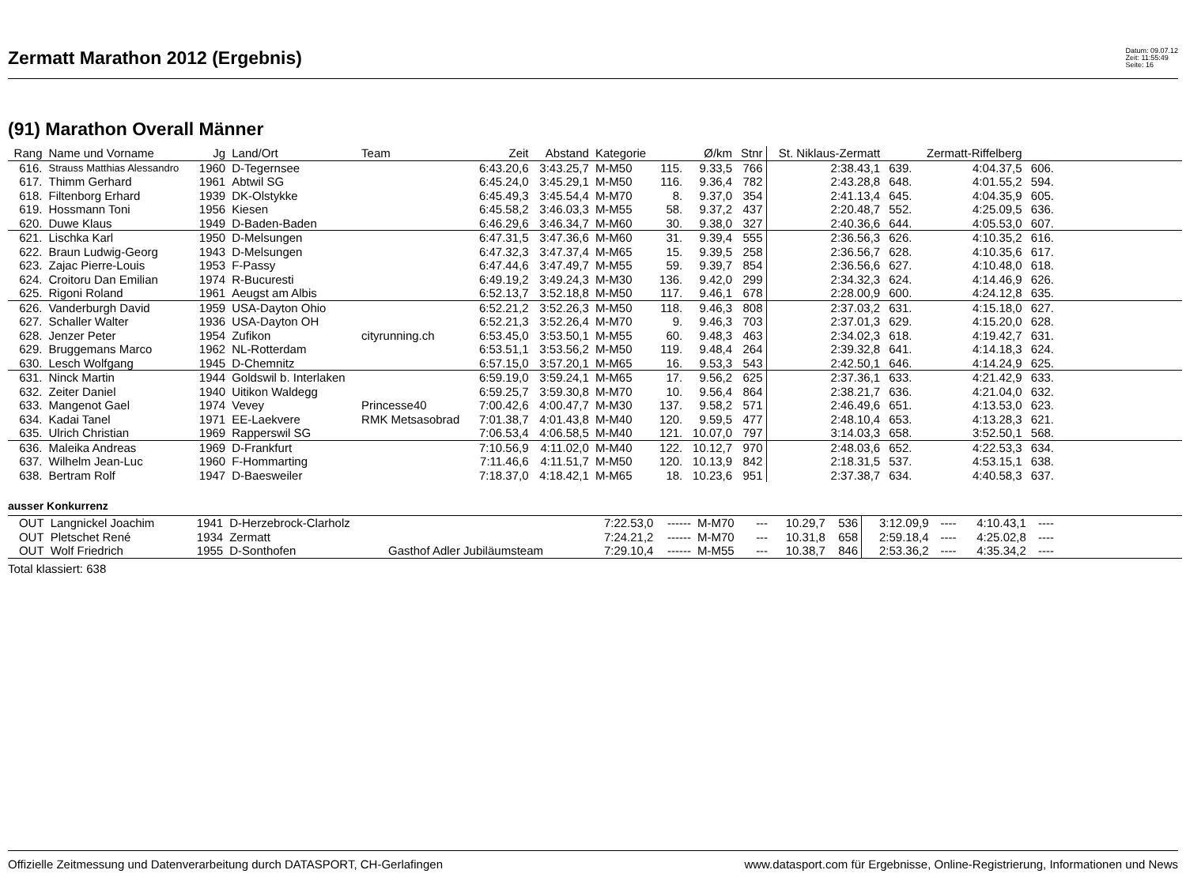Zermatt Marathon 2012 (Ergebnis)
Datum: 09.07.12
Zeit: 11:55:49
Seite: 16
(91) Marathon Overall Männer
| Rang | Name und Vorname | Jg | Land/Ort | Team | Zeit | Abstand | Kategorie | | Ø/km | Stnr | St. Niklaus-Zermatt | | Zermatt-Riffelberg | | |
| --- | --- | --- | --- | --- | --- | --- | --- | --- | --- | --- | --- | --- | --- | --- | --- |
| 616. | Strauss Matthias Alessandro | 1960 | D-Tegernsee | | 6:43.20,6 | 3:43.25,7 | M-M50 | 115. | 9.33,5 | 766 | 2:38.43,1 | 639. | 4:04.37,5 | 606. | |
| 617. | Thimm Gerhard | 1961 | Abtwil SG | | 6:45.24,0 | 3:45.29,1 | M-M50 | 116. | 9.36,4 | 782 | 2:43.28,8 | 648. | 4:01.55,2 | 594. | |
| 618. | Filtenborg Erhard | 1939 | DK-Olstykke | | 6:45.49,3 | 3:45.54,4 | M-M70 | 8. | 9.37,0 | 354 | 2:41.13,4 | 645. | 4:04.35,9 | 605. | |
| 619. | Hossmann Toni | 1956 | Kiesen | | 6:45.58,2 | 3:46.03,3 | M-M55 | 58. | 9.37,2 | 437 | 2:20.48,7 | 552. | 4:25.09,5 | 636. | |
| 620. | Duwe Klaus | 1949 | D-Baden-Baden | | 6:46.29,6 | 3:46.34,7 | M-M60 | 30. | 9.38,0 | 327 | 2:40.36,6 | 644. | 4:05.53,0 | 607. | |
| 621. | Lischka Karl | 1950 | D-Melsungen | | 6:47.31,5 | 3:47.36,6 | M-M60 | 31. | 9.39,4 | 555 | 2:36.56,3 | 626. | 4:10.35,2 | 616. | |
| 622. | Braun Ludwig-Georg | 1943 | D-Melsungen | | 6:47.32,3 | 3:47.37,4 | M-M65 | 15. | 9.39,5 | 258 | 2:36.56,7 | 628. | 4:10.35,6 | 617. | |
| 623. | Zajac Pierre-Louis | 1953 | F-Passy | | 6:47.44,6 | 3:47.49,7 | M-M55 | 59. | 9.39,7 | 854 | 2:36.56,6 | 627. | 4:10.48,0 | 618. | |
| 624. | Croitoru Dan Emilian | 1974 | R-Bucuresti | | 6:49.19,2 | 3:49.24,3 | M-M30 | 136. | 9.42,0 | 299 | 2:34.32,3 | 624. | 4:14.46,9 | 626. | |
| 625. | Rigoni Roland | 1961 | Aeugst am Albis | | 6:52.13,7 | 3:52.18,8 | M-M50 | 117. | 9.46,1 | 678 | 2:28.00,9 | 600. | 4:24.12,8 | 635. | |
| 626. | Vanderburgh David | 1959 | USA-Dayton Ohio | | 6:52.21,2 | 3:52.26,3 | M-M50 | 118. | 9.46,3 | 808 | 2:37.03,2 | 631. | 4:15.18,0 | 627. | |
| 627. | Schaller Walter | 1936 | USA-Dayton OH | | 6:52.21,3 | 3:52.26,4 | M-M70 | 9. | 9.46,3 | 703 | 2:37.01,3 | 629. | 4:15.20,0 | 628. | |
| 628. | Jenzer Peter | 1954 | Zufikon | cityrunning.ch | 6:53.45,0 | 3:53.50,1 | M-M55 | 60. | 9.48,3 | 463 | 2:34.02,3 | 618. | 4:19.42,7 | 631. | |
| 629. | Bruggemans Marco | 1962 | NL-Rotterdam | | 6:53.51,1 | 3:53.56,2 | M-M50 | 119. | 9.48,4 | 264 | 2:39.32,8 | 641. | 4:14.18,3 | 624. | |
| 630. | Lesch Wolfgang | 1945 | D-Chemnitz | | 6:57.15,0 | 3:57.20,1 | M-M65 | 16. | 9.53,3 | 543 | 2:42.50,1 | 646. | 4:14.24,9 | 625. | |
| 631. | Ninck Martin | 1944 | Goldswil b. Interlaken | | 6:59.19,0 | 3:59.24,1 | M-M65 | 17. | 9.56,2 | 625 | 2:37.36,1 | 633. | 4:21.42,9 | 633. | |
| 632. | Zeiter Daniel | 1940 | Uitikon Waldegg | | 6:59.25,7 | 3:59.30,8 | M-M70 | 10. | 9.56,4 | 864 | 2:38.21,7 | 636. | 4:21.04,0 | 632. | |
| 633. | Mangenot Gael | 1974 | Vevey | Princesse40 | 7:00.42,6 | 4:00.47,7 | M-M30 | 137. | 9.58,2 | 571 | 2:46.49,6 | 651. | 4:13.53,0 | 623. | |
| 634. | Kadai Tanel | 1971 | EE-Laekvere | RMK Metsasobrad | 7:01.38,7 | 4:01.43,8 | M-M40 | 120. | 9.59,5 | 477 | 2:48.10,4 | 653. | 4:13.28,3 | 621. | |
| 635. | Ulrich Christian | 1969 | Rapperswil SG | | 7:06.53,4 | 4:06.58,5 | M-M40 | 121. | 10.07,0 | 797 | 3:14.03,3 | 658. | 3:52.50,1 | 568. | |
| 636. | Maleika Andreas | 1969 | D-Frankfurt | | 7:10.56,9 | 4:11.02,0 | M-M40 | 122. | 10.12,7 | 970 | 2:48.03,6 | 652. | 4:22.53,3 | 634. | |
| 637. | Wilhelm Jean-Luc | 1960 | F-Hommarting | | 7:11.46,6 | 4:11.51,7 | M-M50 | 120. | 10.13,9 | 842 | 2:18.31,5 | 537. | 4:53.15,1 | 638. | |
| 638. | Bertram Rolf | 1947 | D-Baesweiler | | 7:18.37,0 | 4:18.42,1 | M-M65 | 18. | 10.23,6 | 951 | 2:37.38,7 | 634. | 4:40.58,3 | 637. | |
ausser Konkurrenz
| OUT | Langnickel Joachim | 1941 | D-Herzebrock-Clarholz | | 7:22.53,0 | ------ | M-M70 | --- | 10.29,7 | 536 | 3:12.09,9 | ---- | 4:10.43,1 | ---- | |
| OUT | Pletschet René | 1934 | Zermatt | | 7:24.21,2 | ------ | M-M70 | --- | 10.31,8 | 658 | 2:59.18,4 | ---- | 4:25.02,8 | ---- | |
| OUT | Wolf Friedrich | 1955 | D-Sonthofen | Gasthof Adler Jubiläumsteam | 7:29.10,4 | ------ | M-M55 | --- | 10.38,7 | 846 | 2:53.36,2 | ---- | 4:35.34,2 | ---- | |
Total klassiert: 638
Offizielle Zeitmessung und Datenverarbeitung durch DATASPORT, CH-Gerlafingen www.datasport.com für Ergebnisse, Online-Registrierung, Informationen und News